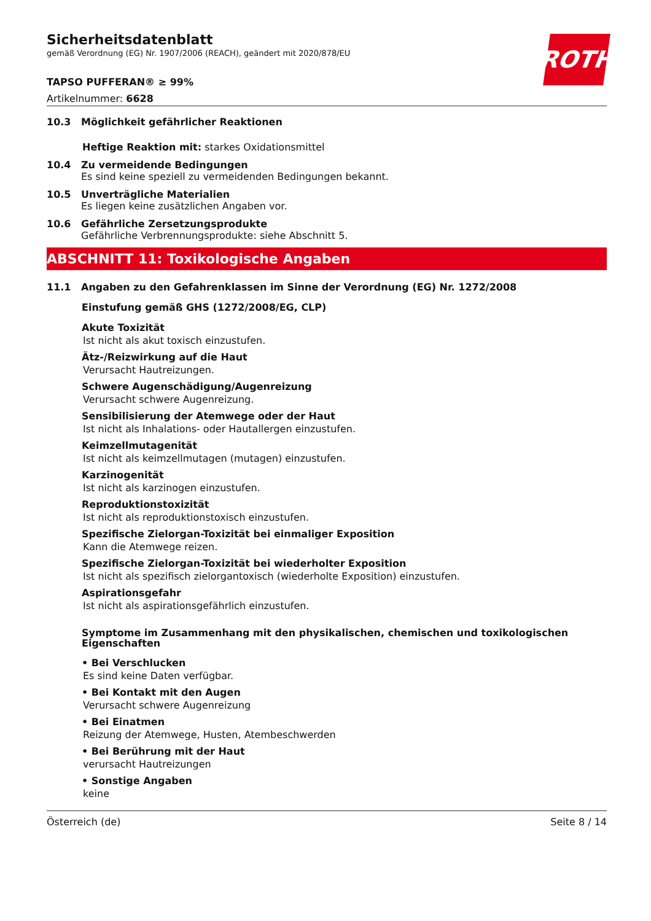ROTH
Sicherheitsdatenblatt
gemäß Verordnung (EG) Nr. 1907/2006 (REACH), geändert mit 2020/878/EU
TAPSO PUFFERAN® ≥ 99%
Artikelnummer: 6628
10.3 Möglichkeit gefährlicher Reaktionen
Heftige Reaktion mit: starkes Oxidationsmittel
10.4 Zu vermeidende Bedingungen
Es sind keine speziell zu vermeidenden Bedingungen bekannt.
10.5 Unverträgliche Materialien
Es liegen keine zusätzlichen Angaben vor.
10.6 Gefährliche Zersetzungsprodukte
Gefährliche Verbrennungsprodukte: siehe Abschnitt 5.
ABSCHNITT 11: Toxikologische Angaben
11.1 Angaben zu den Gefahrenklassen im Sinne der Verordnung (EG) Nr. 1272/2008
Einstufung gemäß GHS (1272/2008/EG, CLP)
Akute Toxizität
Ist nicht als akut toxisch einzustufen.
Ätz-/Reizwirkung auf die Haut
Verursacht Hautreizungen.
Schwere Augenschädigung/Augenreizung
Verursacht schwere Augenreizung.
Sensibilisierung der Atemwege oder der Haut
Ist nicht als Inhalations- oder Hautallergen einzustufen.
Keimzellmutagenität
Ist nicht als keimzellmutagen (mutagen) einzustufen.
Karzinogenität
Ist nicht als karzinogen einzustufen.
Reproduktionstoxizität
Ist nicht als reproduktionstoxisch einzustufen.
Spezifische Zielorgan-Toxizität bei einmaliger Exposition
Kann die Atemwege reizen.
Spezifische Zielorgan-Toxizität bei wiederholter Exposition
Ist nicht als spezifisch zielorgantoxisch (wiederholte Exposition) einzustufen.
Aspirationsgefahr
Ist nicht als aspirationsgefährlich einzustufen.
Symptome im Zusammenhang mit den physikalischen, chemischen und toxikologischen Eigenschaften
• Bei Verschlucken
Es sind keine Daten verfügbar.
• Bei Kontakt mit den Augen
Verursacht schwere Augenreizung
• Bei Einatmen
Reizung der Atemwege, Husten, Atembeschwerden
• Bei Berührung mit der Haut
verursacht Hautreizungen
• Sonstige Angaben
keine
Österreich (de) Seite 8 / 14